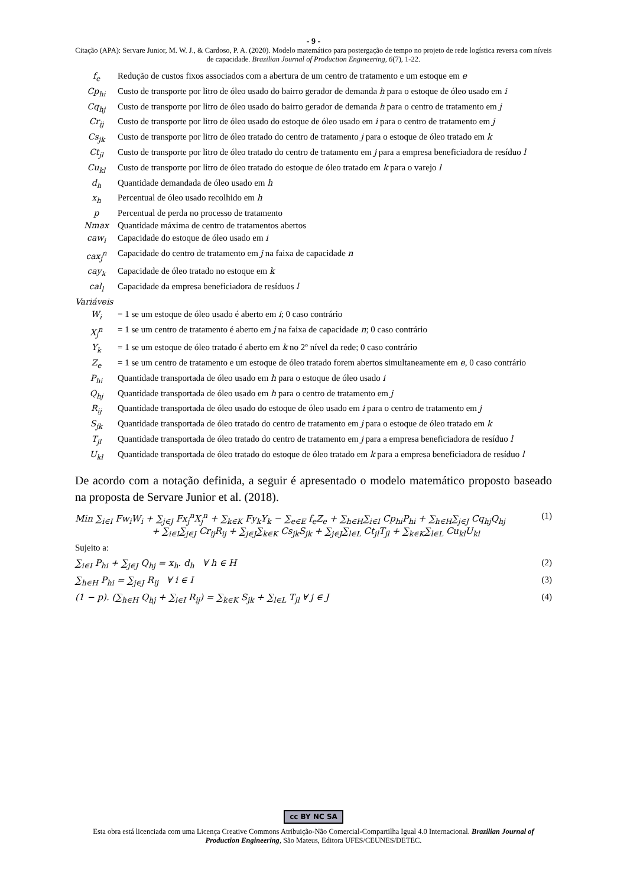- 9 -
Citação (APA): Servare Junior, M. W. J., & Cardoso, P. A. (2020). Modelo matemático para postergação de tempo no projeto de rede logística reversa com níveis de capacidade. Brazilian Journal of Production Engineering, 6(7), 1-22.
| f<sub>e</sub> | Redução de custos fixos associados com a abertura de um centro de tratamento e um estoque em e |
| Cp<sub>hi</sub> | Custo de transporte por litro de óleo usado do bairro gerador de demanda h para o estoque de óleo usado em i |
| Cq<sub>hj</sub> | Custo de transporte por litro de óleo usado do bairro gerador de demanda h para o centro de tratamento em j |
| Cr<sub>ij</sub> | Custo de transporte por litro de óleo usado do estoque de óleo usado em i para o centro de tratamento em j |
| Cs<sub>jk</sub> | Custo de transporte por litro de óleo tratado do centro de tratamento j para o estoque de óleo tratado em k |
| Ct<sub>jl</sub> | Custo de transporte por litro de óleo tratado do centro de tratamento em j para a empresa beneficiadora de resíduo l |
| Cu<sub>kl</sub> | Custo de transporte por litro de óleo tratado do estoque de óleo tratado em k para o varejo l |
| d<sub>h</sub> | Quantidade demandada de óleo usado em h |
| x<sub>h</sub> | Percentual de óleo usado recolhido em h |
| p | Percentual de perda no processo de tratamento |
| Nmax | Quantidade máxima de centro de tratamentos abertos |
| caw<sub>i</sub> | Capacidade do estoque de óleo usado em i |
| cax<sub>j</sub><sup>n</sup> | Capacidade do centro de tratamento em j na faixa de capacidade n |
| cay<sub>k</sub> | Capacidade de óleo tratado no estoque em k |
| cal<sub>l</sub> | Capacidade da empresa beneficiadora de resíduos l |
| Variáveis | |
| W<sub>i</sub> | = 1 se um estoque de óleo usado é aberto em i ; 0 caso contrário |
| X<sub>j</sub><sup>n</sup> | = 1 se um centro de tratamento é aberto em j na faixa de capacidade n ; 0 caso contrário |
| Y<sub>k</sub> | = 1 se um estoque de óleo tratado é aberto em k no 2º nível da rede; 0 caso contrário |
| Z<sub>e</sub> | = 1 se um centro de tratamento e um estoque de óleo tratado forem abertos simultaneamente em e , 0 caso contrário |
| P<sub>hi</sub> | Quantidade transportada de óleo usado em h para o estoque de óleo usado i |
| Q<sub>hj</sub> | Quantidade transportada de óleo usado em h para o centro de tratamento em j |
| R<sub>ij</sub> | Quantidade transportada de óleo usado do estoque de óleo usado em i para o centro de tratamento em j |
| S<sub>jk</sub> | Quantidade transportada de óleo tratado do centro de tratamento em j para o estoque de óleo tratado em k |
| T<sub>jl</sub> | Quantidade transportada de óleo tratado do centro de tratamento em j para a empresa beneficiadora de resíduo l |
| U<sub>kl</sub> | Quantidade transportada de óleo tratado do estoque de óleo tratado em k para a empresa beneficiadora de resíduo l |
De acordo com a notação definida, a seguir é apresentado o modelo matemático proposto baseado na proposta de Servare Junior et al. (2018).
Min ∑<sub>i∈I</sub> Fw<sub>i</sub>W<sub>i</sub> + ∑<sub>j∈J</sub> Fx<sub>j</sub><sup>n</sup>X<sub>j</sub><sup>n</sup> + ∑<sub>k∈K</sub> Fy<sub>k</sub>Y<sub>k</sub> − ∑<sub>e∈E</sub> f<sub>e</sub>Z<sub>e</sub> + ∑<sub>h∈H</sub>∑<sub>i∈I</sub> Cp<sub>hi</sub>P<sub>hi</sub> + ∑<sub>h∈H</sub>∑<sub>j∈J</sub> Cq<sub>hj</sub>Q<sub>hj</sub>
+ ∑<sub>i∈I</sub>∑<sub>j∈J</sub> Cr<sub>ij</sub>R<sub>ij</sub> + ∑<sub>j∈J</sub>∑<sub>k∈K</sub> Cs<sub>jk</sub>S<sub>jk</sub> + ∑<sub>j∈J</sub>∑<sub>l∈L</sub> Ct<sub>jl</sub>T<sub>jl</sub> + ∑<sub>k∈K</sub>∑<sub>l∈L</sub> Cu<sub>kl</sub>U<sub>kl</sub>
(1)
Sujeito a:
∑<sub>i∈I</sub> P<sub>hi</sub> + ∑<sub>j∈J</sub> Q<sub>hj</sub> = x<sub>h</sub>. d<sub>h</sub> ∀ h ∈ H
(2)
∑<sub>h∈H</sub> P<sub>hi</sub> = ∑<sub>j∈J</sub> R<sub>ij</sub> ∀ i ∈ I (3)
(1 − p). (∑<sub>h∈H</sub> Q<sub>hj</sub> + ∑<sub>i∈I</sub> R<sub>ij</sub>) = ∑<sub>k∈K</sub> S<sub>jk</sub> + ∑<sub>l∈L</sub> T<sub>jl</sub> ∀ j ∈ J
(4)
cc BY NC SA
Esta obra está licenciada com uma Licença Creative Commons Atribuição-Não Comercial-Compartilha Igual 4.0 Internacional. Brazilian Journal of Production Engineering, São Mateus, Editora UFES/CEUNES/DETEC.